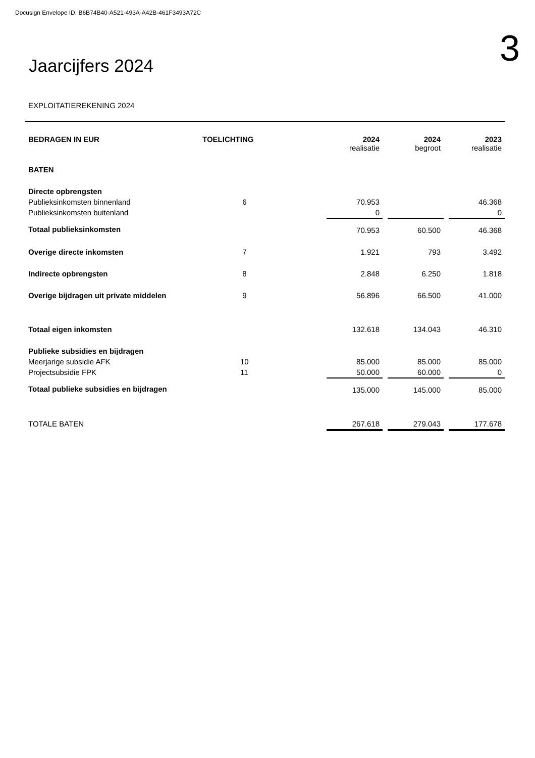Docusign Envelope ID: B6B74B40-A521-493A-A42B-461F3493A72C
Jaarcijfers 2024
3
EXPLOITATIEREKENING 2024
| BEDRAGEN IN EUR | TOELICHTING | 2024 realisatie | | 2024 begroot | | 2023 realisatie |
| BATEN | | | | | | |
| Directe opbrengsten | | | | | | |
| Publieksinkomsten binnenland | 6 | 70.953 | | | | 46.368 |
| Publieksinkomsten buitenland | | 0 | | | | 0 |
| Totaal publieksinkomsten | | 70.953 | | 60.500 | | 46.368 |
| Overige directe inkomsten | 7 | 1.921 | | 793 | | 3.492 |
| Indirecte opbrengsten | 8 | 2.848 | | 6.250 | | 1.818 |
| Overige bijdragen uit private middelen | 9 | 56.896 | | 66.500 | | 41.000 |
| Totaal eigen inkomsten | | 132.618 | | 134.043 | | 46.310 |
| Publieke subsidies en bijdragen | | | | | | |
| Meerjarige subsidie AFK | 10 | 85.000 | | 85.000 | | 85.000 |
| Projectsubsidie FPK | 11 | 50.000 | | 60.000 | | 0 |
| Totaal publieke subsidies en bijdragen | | 135.000 | | 145.000 | | 85.000 |
| TOTALE BATEN | | 267.618 | | 279.043 | | 177.678 |